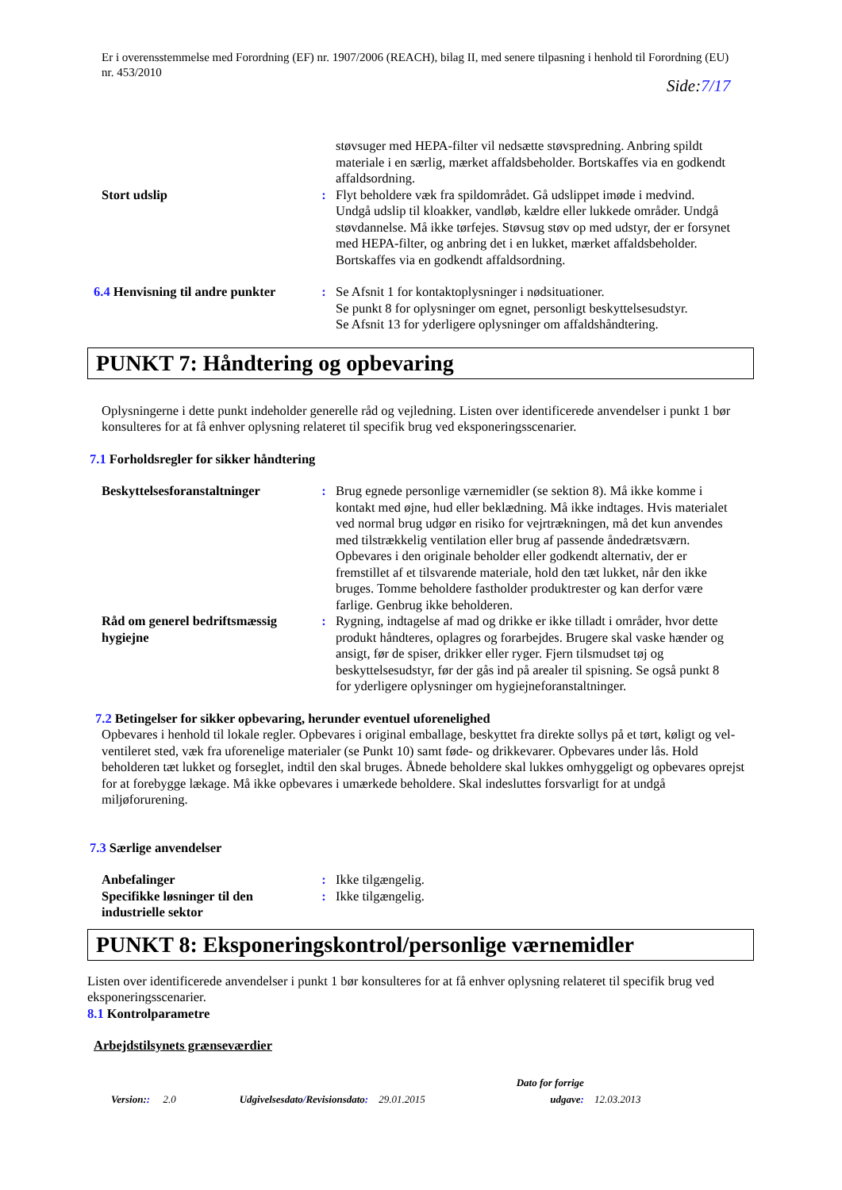Er i overensstemmelse med Forordning (EF) nr. 1907/2006 (REACH), bilag II, med senere tilpasning i henhold til Forordning (EU) nr. 453/2010
Side:7/17
støvsuger med HEPA-filter vil nedsætte støvspredning. Anbring spildt materiale i en særlig, mærket affaldsbeholder. Bortskaffes via en godkendt affaldsordning.
Stort udslip : Flyt beholdere væk fra spildområdet. Gå udslippet imøde i medvind. Undgå udslip til kloakker, vandløb, kældre eller lukkede områder. Undgå støvdannelse. Må ikke tørfejes. Støvsug støv op med udstyr, der er forsynet med HEPA-filter, og anbring det i en lukket, mærket affaldsbeholder. Bortskaffes via en godkendt affaldsordning.
6.4 Henvisning til andre punkter
: Se Afsnit 1 for kontaktoplysninger i nødsituationer.
Se punkt 8 for oplysninger om egnet, personligt beskyttelsesudstyr.
Se Afsnit 13 for yderligere oplysninger om affaldshåndtering.
PUNKT 7: Håndtering og opbevaring
Oplysningerne i dette punkt indeholder generelle råd og vejledning. Listen over identificerede anvendelser i punkt 1 bør konsulteres for at få enhver oplysning relateret til specifik brug ved eksponeringsscenarier.
7.1 Forholdsregler for sikker håndtering
Beskyttelsesforanstaltninger
: Brug egnede personlige værnemidler (se sektion 8). Må ikke komme i kontakt med øjne, hud eller beklædning. Må ikke indtages. Hvis materialet ved normal brug udgør en risiko for vejrtrækningen, må det kun anvendes med tilstrækkelig ventilation eller brug af passende åndedrætsværn. Opbevares i den originale beholder eller godkendt alternativ, der er fremstillet af et tilsvarende materiale, hold den tæt lukket, når den ikke bruges. Tomme beholdere fastholder produktrester og kan derfor være farlige. Genbrug ikke beholderen.
Råd om generel bedriftsmæssig hygiejne
: Rygning, indtagelse af mad og drikke er ikke tilladt i områder, hvor dette produkt håndteres, oplagres og forarbejdes. Brugere skal vaske hænder og ansigt, før de spiser, drikker eller ryger. Fjern tilsmudset tøj og beskyttelsesudstyr, før der gås ind på arealer til spisning. Se også punkt 8 for yderligere oplysninger om hygiejneforanstaltninger.
7.2 Betingelser for sikker opbevaring, herunder eventuel uforenelighed
Opbevares i henhold til lokale regler. Opbevares i original emballage, beskyttet fra direkte sollys på et tørt, køligt og vel-ventileret sted, væk fra uforenelige materialer (se Punkt 10) samt føde- og drikkevarer. Opbevares under lås. Hold beholderen tæt lukket og forseglet, indtil den skal bruges. Åbnede beholdere skal lukkes omhyggeligt og opbevares oprejst for at forebygge lækage. Må ikke opbevares i umærkede beholdere. Skal indesluttes forsvarligt for at undgå miljøforurening.
7.3 Særlige anvendelser
Anbefalinger : Ikke tilgængelig.
Specifikke løsninger til den industrielle sektor
: Ikke tilgængelig.
PUNKT 8: Eksponeringskontrol/personlige værnemidler
Listen over identificerede anvendelser i punkt 1 bør konsulteres for at få enhver oplysning relateret til specifik brug ved eksponeringsscenarier.
8.1 Kontrolparametre
Arbejdstilsynets grænseværdier
Version:: 2.0 Udgivelsesdato/Revisionsdato: 29.01.2015 Dato for forrige
udgave: 12.03.2013